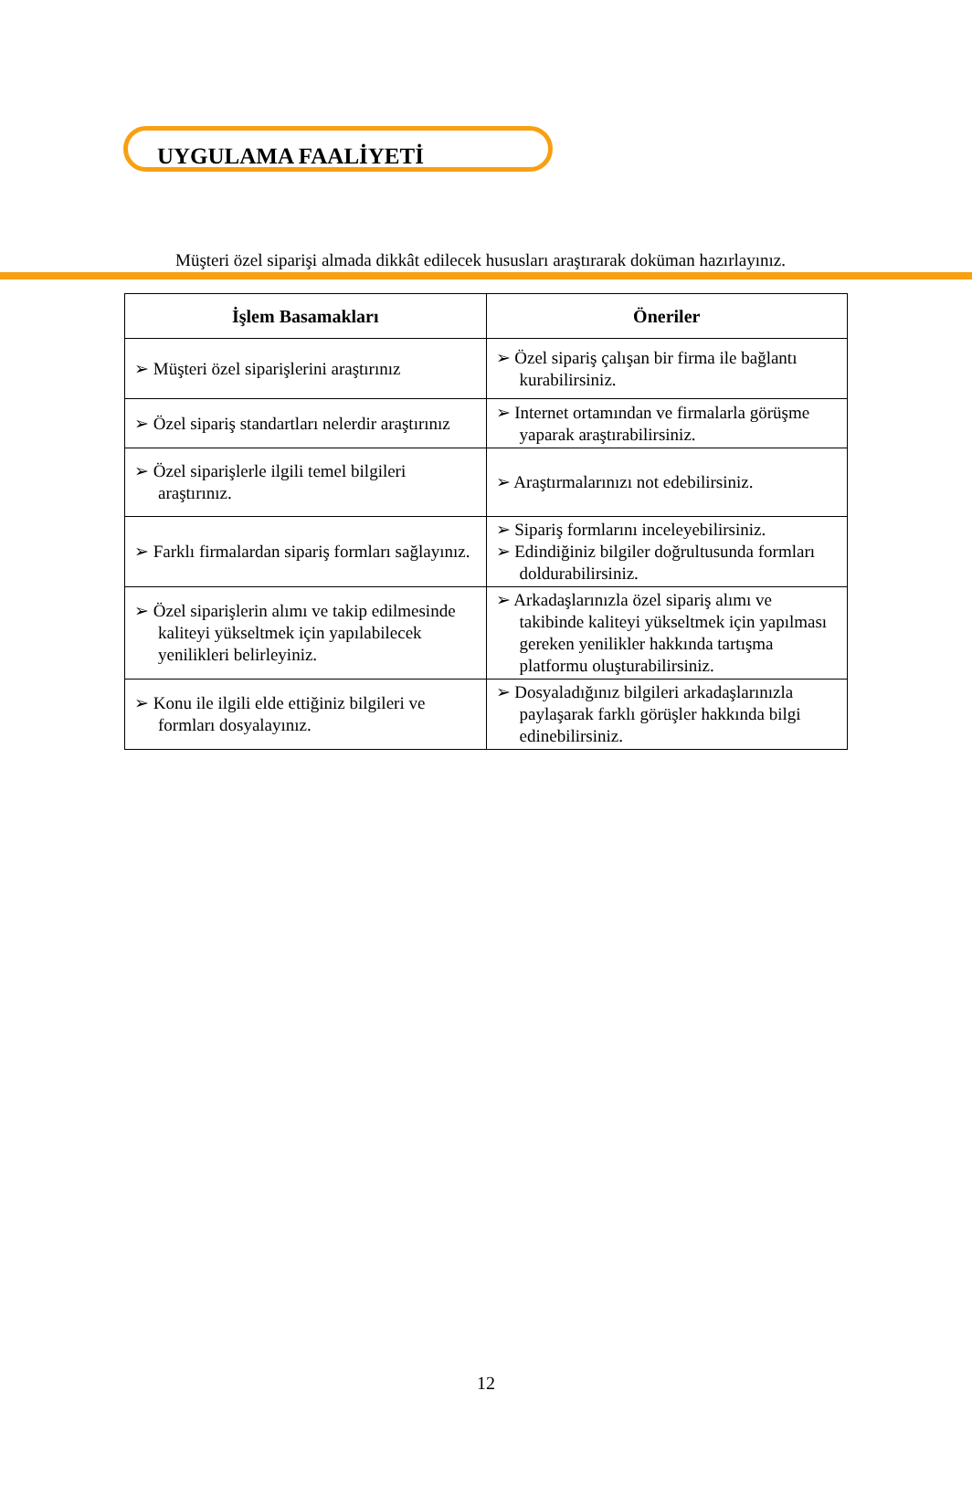UYGULAMA FAALİYETİ
Müşteri özel siparişi almada dikkât edilecek hususları araştırarak doküman hazırlayınız.
| İşlem Basamakları | Öneriler |
| --- | --- |
| ➢ Müşteri özel siparişlerini araştırınız | ➢ Özel sipariş çalışan bir firma ile bağlantı kurabilirsiniz. |
| ➢ Özel sipariş standartları nelerdir araştırınız | ➢ Internet ortamından ve firmalarla görüşme yaparak araştırabilirsiniz. |
| ➢ Özel siparişlerle ilgili temel bilgileri araştırınız. | ➢ Araştırmalarınızı not edebilirsiniz. |
| ➢ Farklı firmalardan sipariş formları sağlayınız. | ➢ Sipariş formlarını inceleyebilirsiniz. ➢ Edindiğiniz bilgiler doğrultusunda formları doldurabilirsiniz. |
| ➢ Özel siparişlerin alımı ve takip edilmesinde kaliteyi yükseltmek için yapılabilecek yenilikleri belirleyiniz. | ➢ Arkadaşlarınızla özel sipariş alımı ve takibinde kaliteyi yükseltmek için yapılması gereken yenilikler hakkında tartışma platformu oluşturabilirsiniz. |
| ➢ Konu ile ilgili elde ettiğiniz bilgileri ve formları dosyalayınız. | ➢ Dosyaladığınız bilgileri arkadaşlarınızla paylaşarak farklı görüşler hakkında bilgi edinebilirsiniz. |
12